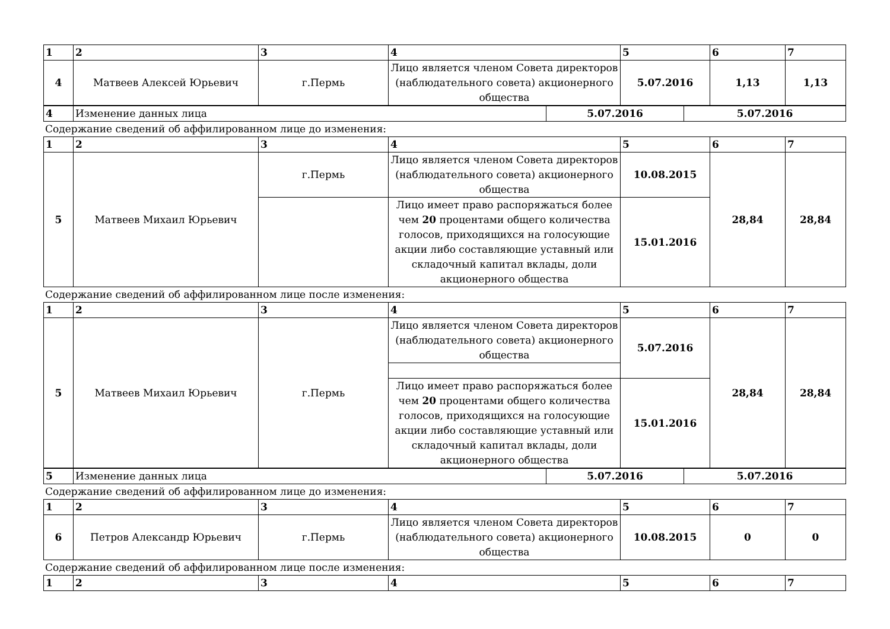| 1 | 2 | 3 | 4 | 5 | 6 | 7 |
| 4 | Матвеев Алексей Юрьевич | г.Пермь | Лицо является членом Совета директоров (наблюдательного совета) акционерного общества | 5.07.2016 | 1,13 | 1,13 |
| 4 | Изменение данных лица | 5.07.2016 | 5.07.2016 |
Содержание сведений об аффилированном лице до изменения:
| 1 | 2 | 3 | 4 | 5 | 6 | 7 |
| 5 | Матвеев Михаил Юрьевич | г.Пермь | Лицо является членом Совета директоров (наблюдательного совета) акционерного общества | 10.08.2015 | 28,84 | 28,84 |
| | | | Лицо имеет право распоряжаться более чем 20 процентами общего количества голосов, приходящихся на голосующие акции либо составляющие уставный или складочный капитал вклады, доли акционерного общества | 15.01.2016 | | |
Содержание сведений об аффилированном лице после изменения:
| 1 | 2 | 3 | 4 | 5 | 6 | 7 |
| 5 | Матвеев Михаил Юрьевич | г.Пермь | Лицо является членом Совета директоров (наблюдательного совета) акционерного общества | 5.07.2016 | 28,84 | 28,84 |
| | | | Лицо имеет право распоряжаться более чем 20 процентами общего количества голосов, приходящихся на голосующие акции либо составляющие уставный или складочный капитал вклады, доли акционерного общества | 15.01.2016 | | |
| 5 | Изменение данных лица | 5.07.2016 | 5.07.2016 |
Содержание сведений об аффилированном лице до изменения:
| 1 | 2 | 3 | 4 | 5 | 6 | 7 |
| 6 | Петров Александр Юрьевич | г.Пермь | Лицо является членом Совета директоров (наблюдательного совета) акционерного общества | 10.08.2015 | 0 | 0 |
Содержание сведений об аффилированном лице после изменения:
| 1 | 2 | 3 | 4 | 5 | 6 | 7 |